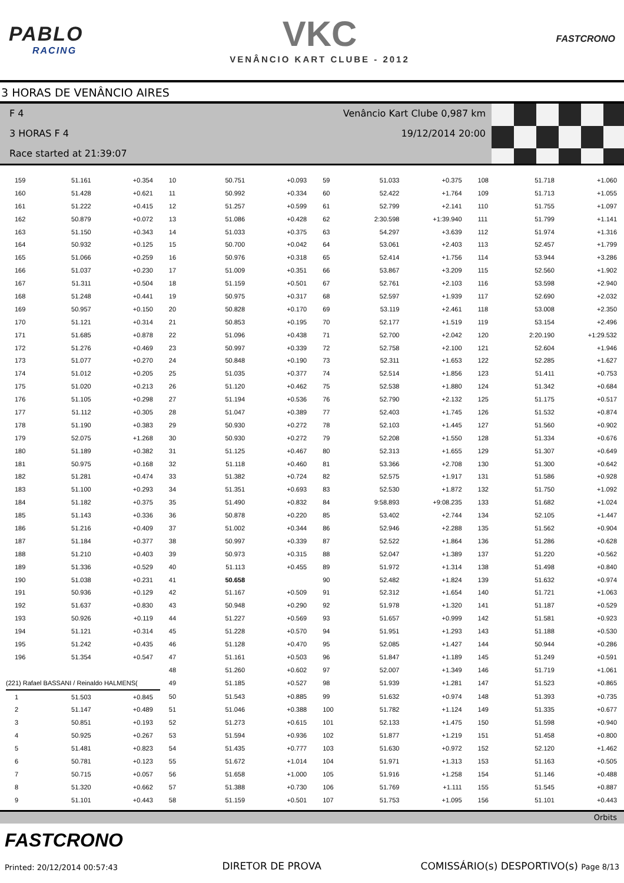PABLO
RACING
VKC
VENÂNCIO KART CLUBE - 2012
FASTCRONO
3 HORAS DE VENÂNCIO AIRES
F 4 Venâncio Kart Clube 0,987 km
3 HORAS F 4 19/12/2014 20:00
Race started at 21:39:07
| 159 | 51.161 | +0.354 | 10 | 50.751 | +0.093 | 59 | 51.033 | +0.375 | 108 | 51.718 | +1.060 |
| 160 | 51.428 | +0.621 | 11 | 50.992 | +0.334 | 60 | 52.422 | +1.764 | 109 | 51.713 | +1.055 |
| 161 | 51.222 | +0.415 | 12 | 51.257 | +0.599 | 61 | 52.799 | +2.141 | 110 | 51.755 | +1.097 |
| 162 | 50.879 | +0.072 | 13 | 51.086 | +0.428 | 62 | 2:30.598 | +1:39.940 | 111 | 51.799 | +1.141 |
| 163 | 51.150 | +0.343 | 14 | 51.033 | +0.375 | 63 | 54.297 | +3.639 | 112 | 51.974 | +1.316 |
| 164 | 50.932 | +0.125 | 15 | 50.700 | +0.042 | 64 | 53.061 | +2.403 | 113 | 52.457 | +1.799 |
| 165 | 51.066 | +0.259 | 16 | 50.976 | +0.318 | 65 | 52.414 | +1.756 | 114 | 53.944 | +3.286 |
| 166 | 51.037 | +0.230 | 17 | 51.009 | +0.351 | 66 | 53.867 | +3.209 | 115 | 52.560 | +1.902 |
| 167 | 51.311 | +0.504 | 18 | 51.159 | +0.501 | 67 | 52.761 | +2.103 | 116 | 53.598 | +2.940 |
| 168 | 51.248 | +0.441 | 19 | 50.975 | +0.317 | 68 | 52.597 | +1.939 | 117 | 52.690 | +2.032 |
| 169 | 50.957 | +0.150 | 20 | 50.828 | +0.170 | 69 | 53.119 | +2.461 | 118 | 53.008 | +2.350 |
| 170 | 51.121 | +0.314 | 21 | 50.853 | +0.195 | 70 | 52.177 | +1.519 | 119 | 53.154 | +2.496 |
| 171 | 51.685 | +0.878 | 22 | 51.096 | +0.438 | 71 | 52.700 | +2.042 | 120 | 2:20.190 | +1:29.532 |
| 172 | 51.276 | +0.469 | 23 | 50.997 | +0.339 | 72 | 52.758 | +2.100 | 121 | 52.604 | +1.946 |
| 173 | 51.077 | +0.270 | 24 | 50.848 | +0.190 | 73 | 52.311 | +1.653 | 122 | 52.285 | +1.627 |
| 174 | 51.012 | +0.205 | 25 | 51.035 | +0.377 | 74 | 52.514 | +1.856 | 123 | 51.411 | +0.753 |
| 175 | 51.020 | +0.213 | 26 | 51.120 | +0.462 | 75 | 52.538 | +1.880 | 124 | 51.342 | +0.684 |
| 176 | 51.105 | +0.298 | 27 | 51.194 | +0.536 | 76 | 52.790 | +2.132 | 125 | 51.175 | +0.517 |
| 177 | 51.112 | +0.305 | 28 | 51.047 | +0.389 | 77 | 52.403 | +1.745 | 126 | 51.532 | +0.874 |
| 178 | 51.190 | +0.383 | 29 | 50.930 | +0.272 | 78 | 52.103 | +1.445 | 127 | 51.560 | +0.902 |
| 179 | 52.075 | +1.268 | 30 | 50.930 | +0.272 | 79 | 52.208 | +1.550 | 128 | 51.334 | +0.676 |
| 180 | 51.189 | +0.382 | 31 | 51.125 | +0.467 | 80 | 52.313 | +1.655 | 129 | 51.307 | +0.649 |
| 181 | 50.975 | +0.168 | 32 | 51.118 | +0.460 | 81 | 53.366 | +2.708 | 130 | 51.300 | +0.642 |
| 182 | 51.281 | +0.474 | 33 | 51.382 | +0.724 | 82 | 52.575 | +1.917 | 131 | 51.586 | +0.928 |
| 183 | 51.100 | +0.293 | 34 | 51.351 | +0.693 | 83 | 52.530 | +1.872 | 132 | 51.750 | +1.092 |
| 184 | 51.182 | +0.375 | 35 | 51.490 | +0.832 | 84 | 9:58.893 | +9:08.235 | 133 | 51.682 | +1.024 |
| 185 | 51.143 | +0.336 | 36 | 50.878 | +0.220 | 85 | 53.402 | +2.744 | 134 | 52.105 | +1.447 |
| 186 | 51.216 | +0.409 | 37 | 51.002 | +0.344 | 86 | 52.946 | +2.288 | 135 | 51.562 | +0.904 |
| 187 | 51.184 | +0.377 | 38 | 50.997 | +0.339 | 87 | 52.522 | +1.864 | 136 | 51.286 | +0.628 |
| 188 | 51.210 | +0.403 | 39 | 50.973 | +0.315 | 88 | 52.047 | +1.389 | 137 | 51.220 | +0.562 |
| 189 | 51.336 | +0.529 | 40 | 51.113 | +0.455 | 89 | 51.972 | +1.314 | 138 | 51.498 | +0.840 |
| 190 | 51.038 | +0.231 | 41 | 50.658 | | 90 | 52.482 | +1.824 | 139 | 51.632 | +0.974 |
| 191 | 50.936 | +0.129 | 42 | 51.167 | +0.509 | 91 | 52.312 | +1.654 | 140 | 51.721 | +1.063 |
| 192 | 51.637 | +0.830 | 43 | 50.948 | +0.290 | 92 | 51.978 | +1.320 | 141 | 51.187 | +0.529 |
| 193 | 50.926 | +0.119 | 44 | 51.227 | +0.569 | 93 | 51.657 | +0.999 | 142 | 51.581 | +0.923 |
| 194 | 51.121 | +0.314 | 45 | 51.228 | +0.570 | 94 | 51.951 | +1.293 | 143 | 51.188 | +0.530 |
| 195 | 51.242 | +0.435 | 46 | 51.128 | +0.470 | 95 | 52.085 | +1.427 | 144 | 50.944 | +0.286 |
| 196 | 51.354 | +0.547 | 47 | 51.161 | +0.503 | 96 | 51.847 | +1.189 | 145 | 51.249 | +0.591 |
| | | | 48 | 51.260 | +0.602 | 97 | 52.007 | +1.349 | 146 | 51.719 | +1.061 |
| (221) Rafael BASSANI / Reinaldo HALMENS( | | | 49 | 51.185 | +0.527 | 98 | 51.939 | +1.281 | 147 | 51.523 | +0.865 |
| 1 | 51.503 | +0.845 | 50 | 51.543 | +0.885 | 99 | 51.632 | +0.974 | 148 | 51.393 | +0.735 |
| 2 | 51.147 | +0.489 | 51 | 51.046 | +0.388 | 100 | 51.782 | +1.124 | 149 | 51.335 | +0.677 |
| 3 | 50.851 | +0.193 | 52 | 51.273 | +0.615 | 101 | 52.133 | +1.475 | 150 | 51.598 | +0.940 |
| 4 | 50.925 | +0.267 | 53 | 51.594 | +0.936 | 102 | 51.877 | +1.219 | 151 | 51.458 | +0.800 |
| 5 | 51.481 | +0.823 | 54 | 51.435 | +0.777 | 103 | 51.630 | +0.972 | 152 | 52.120 | +1.462 |
| 6 | 50.781 | +0.123 | 55 | 51.672 | +1.014 | 104 | 51.971 | +1.313 | 153 | 51.163 | +0.505 |
| 7 | 50.715 | +0.057 | 56 | 51.658 | +1.000 | 105 | 51.916 | +1.258 | 154 | 51.146 | +0.488 |
| 8 | 51.320 | +0.662 | 57 | 51.388 | +0.730 | 106 | 51.769 | +1.111 | 155 | 51.545 | +0.887 |
| 9 | 51.101 | +0.443 | 58 | 51.159 | +0.501 | 107 | 51.753 | +1.095 | 156 | 51.101 | +0.443 |
Orbits
FASTCRONO
Printed: 20/12/2014 00:57:43
DIRETOR DE PROVA
COMISSÁRIO(s) DESPORTIVO(s) Page 8/13